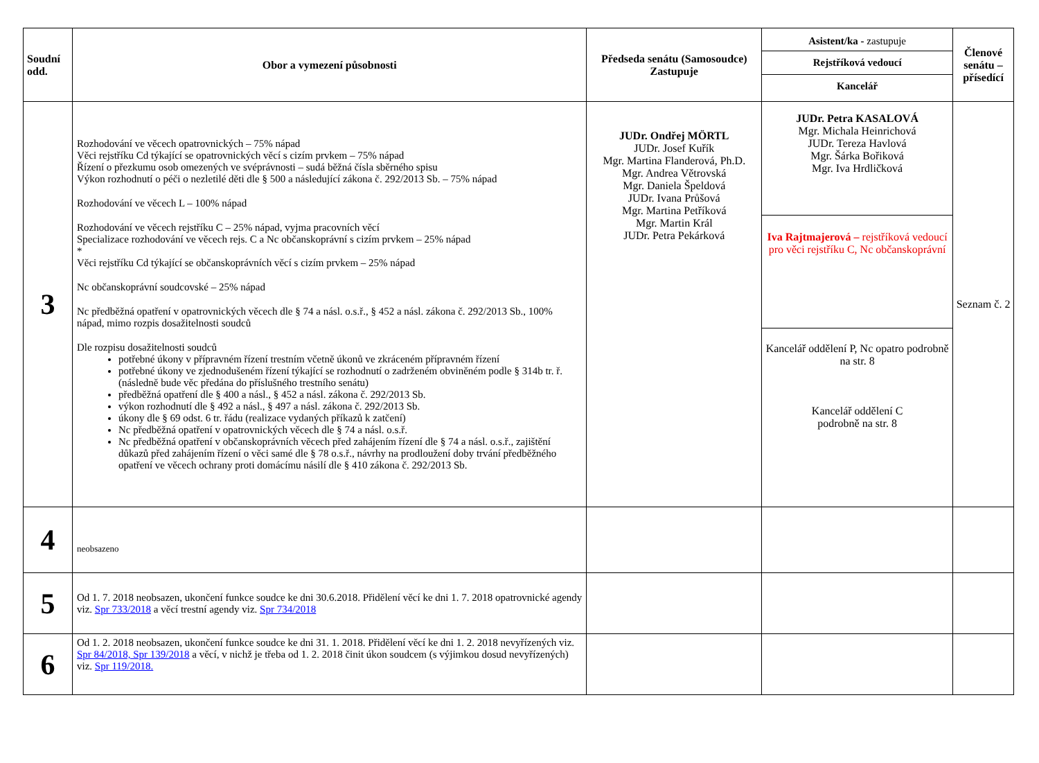| Soudní odd. | Obor a vymezení působnosti | Předseda senátu (Samosoudce) Zastupuje | Asistent/ka - zastupuje Rejstříková vedoucí Kancelář | Členové senátu – přísedící |
| 3 | Rozhodování ve věcech opatrovnických – 75% nápad Věci rejstříku Cd týkající se opatrovnických věcí s cizím prvkem – 75% nápad Řízení o přezkumu osob omezených ve svéprávnosti – sudá běžná čísla sběrného spisu Výkon rozhodnutí o péči o nezletilé děti dle § 500 a následující zákona č. 292/2013 Sb. – 75% nápad Rozhodování ve věcech L – 100% nápad Rozhodování ve věcech rejstříku C – 25% nápad, vyjma pracovních věcí Specializace rozhodování ve věcech rejs. C a Nc občanskoprávní s cizím prvkem – 25% nápad * Věci rejstříku Cd týkající se občanskoprávních věcí s cizím prvkem – 25% nápad Nc občanskoprávní soudcovské – 25% nápad Nc předběžná opatření v opatrovnických věcech dle § 74 a násl. o.s.ř., § 452 a násl. zákona č. 292/2013 Sb., 100% nápad, mimo rozpis dosažitelnosti soudců Dle rozpisu dosažitelnosti soudců potřebné úkony v přípravném řízení trestním včetně úkonů ve zkráceném přípravném řízení potřebné úkony ve zjednodušeném řízení týkající se rozhodnutí o zadrženém obviněném podle § 314b tr. ř. (následně bude věc předána do příslušného trestního senátu) předběžná opatření dle § 400 a násl., § 452 a násl. zákona č. 292/2013 Sb. výkon rozhodnutí dle § 492 a násl., § 497 a násl. zákona č. 292/2013 Sb. úkony dle § 69 odst. 6 tr. řádu (realizace vydaných příkazů k zatčení) Nc předběžná opatření v opatrovnických věcech dle § 74 a násl. o.s.ř. Nc předběžná opatření v občanskoprávních věcech před zahájením řízení dle § 74 a násl. o.s.ř., zajištění důkazů před zahájením řízení o věci samé dle § 78 o.s.ř., návrhy na prodloužení doby trvání předběžného opatření ve věcech ochrany proti domácímu násilí dle § 410 zákona č. 292/2013 Sb. | JUDr. Ondřej MÖRTL JUDr. Josef Kuřík Mgr. Martina Flanderová, Ph.D. Mgr. Andrea Větrovská Mgr. Daniela Špeldová JUDr. Ivana Průšová Mgr. Martina Petříková Mgr. Martin Král JUDr. Petra Pekárková | JUDr. Petra KASALOVÁ Mgr. Michala Heinrichová JUDr. Tereza Havlová Mgr. Šárka Bořiková Mgr. Iva Hrdličková Iva Rajtmajerová – rejstříková vedoucí pro věci rejstříku C, Nc občanskoprávní Kancelář oddělení P, Nc opatro podrobně na str. 8 Kancelář oddělení C podrobně na str. 8 | Seznam č. 2 |
| 4 | neobsazeno | | | |
| 5 | Od 1. 7. 2018 neobsazen, ukončení funkce soudce ke dni 30.6.2018. Přidělení věcí ke dni 1. 7. 2018 opatrovnické agendy viz. Spr 733/2018 a věcí trestní agendy viz. Spr 734/2018 | | | |
| 6 | Od 1. 2. 2018 neobsazen, ukončení funkce soudce ke dni 31. 1. 2018. Přidělení věcí ke dni 1. 2. 2018 nevyřízených viz. Spr 84/2018, Spr 139/2018 a věcí, v nichž je třeba od 1. 2. 2018 činit úkon soudcem (s výjimkou dosud nevyřízených) viz. Spr 119/2018. | | | |